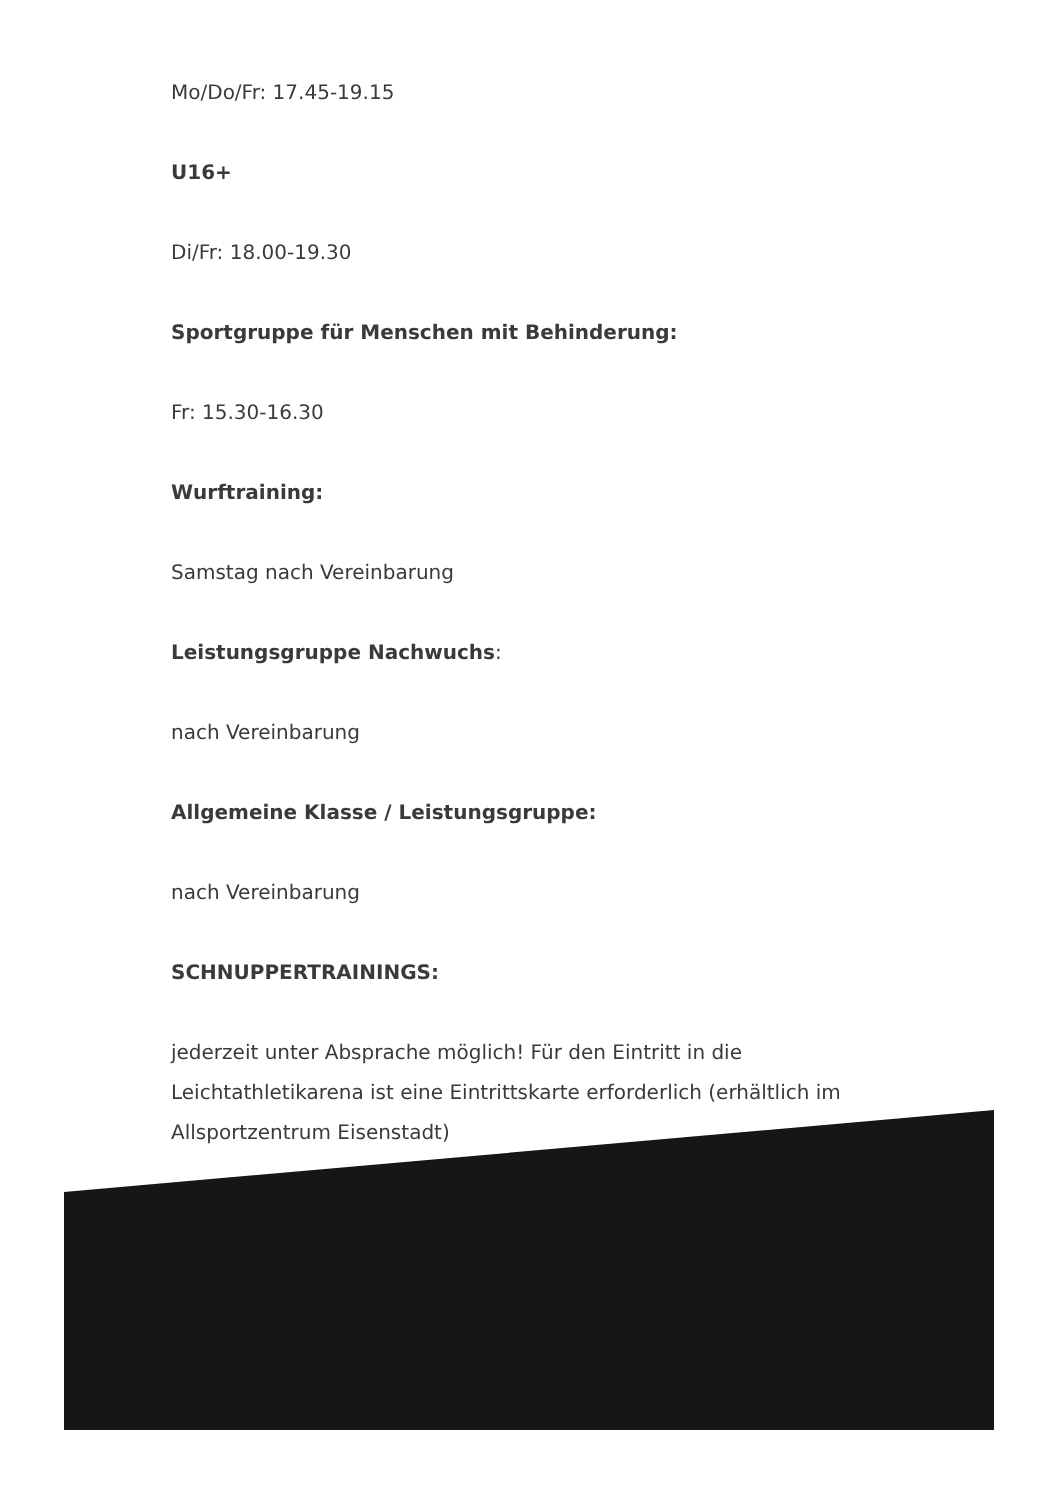Mo/Do/Fr: 17.45-19.15
U16+
Di/Fr: 18.00-19.30
Sportgruppe für Menschen mit Behinderung:
Fr: 15.30-16.30
Wurftraining:
Samstag nach Vereinbarung
Leistungsgruppe Nachwuchs:
nach Vereinbarung
Allgemeine Klasse / Leistungsgruppe:
nach Vereinbarung
SCHNUPPERTRAININGS:
jederzeit unter Absprache möglich! Für den Eintritt in die Leichtathletikarena ist eine Eintrittskarte erforderlich (erhältlich im Allsportzentrum Eisenstadt)